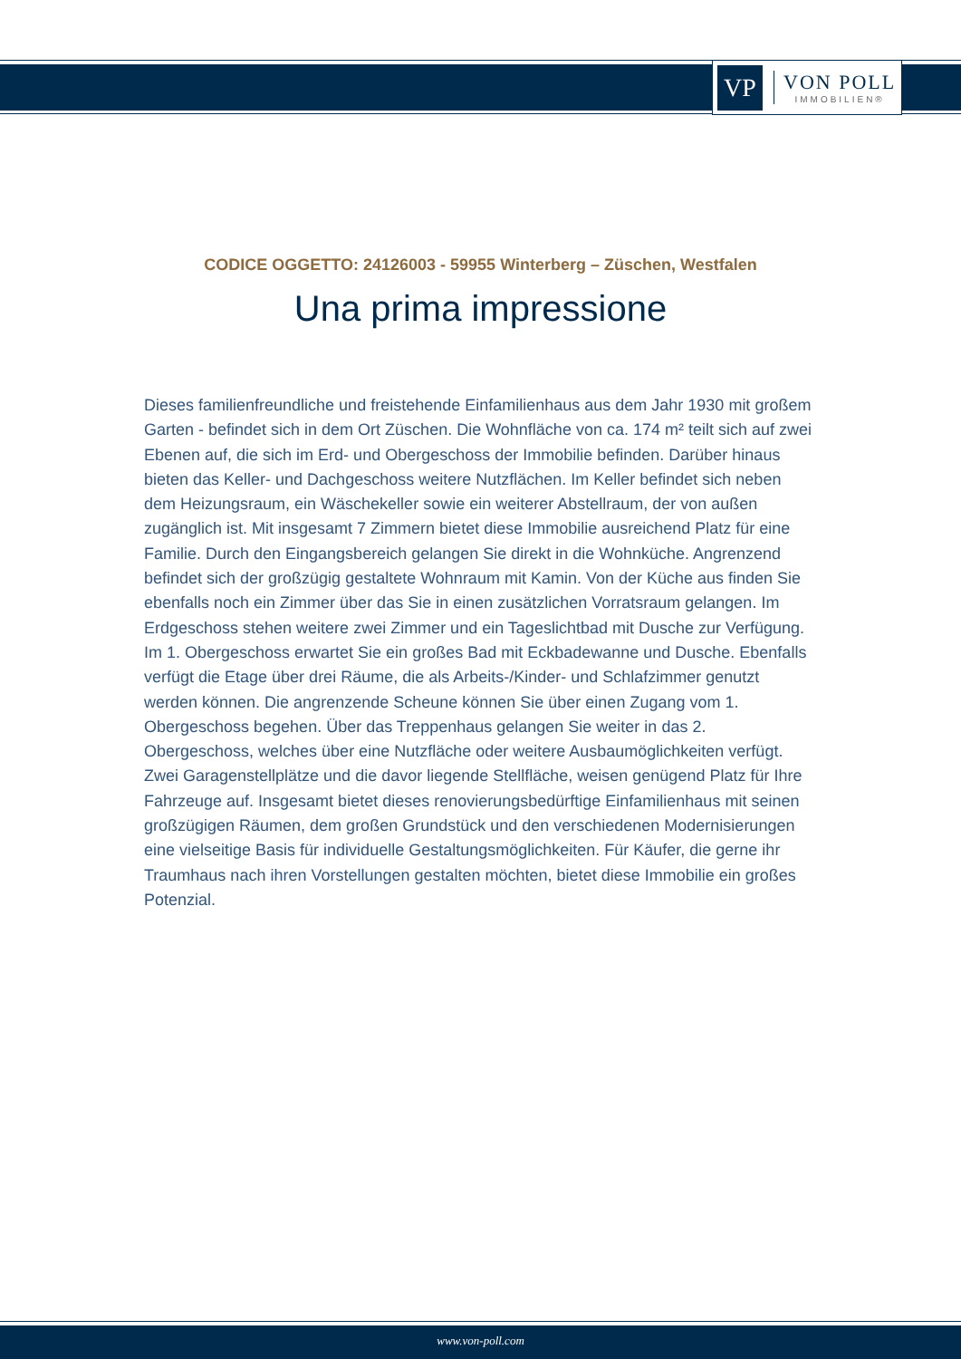VP
VON POLL
IMMOBILIEN®
CODICE OGGETTO: 24126003 - 59955 Winterberg – Züschen, Westfalen
Una prima impressione
Dieses familienfreundliche und freistehende Einfamilienhaus aus dem Jahr 1930 mit großem Garten - befindet sich in dem Ort Züschen. Die Wohnfläche von ca. 174 m² teilt sich auf zwei Ebenen auf, die sich im Erd- und Obergeschoss der Immobilie befinden. Darüber hinaus bieten das Keller- und Dachgeschoss weitere Nutzflächen. Im Keller befindet sich neben dem Heizungsraum, ein Wäschekeller sowie ein weiterer Abstellraum, der von außen zugänglich ist. Mit insgesamt 7 Zimmern bietet diese Immobilie ausreichend Platz für eine Familie. Durch den Eingangsbereich gelangen Sie direkt in die Wohnküche. Angrenzend befindet sich der großzügig gestaltete Wohnraum mit Kamin. Von der Küche aus finden Sie ebenfalls noch ein Zimmer über das Sie in einen zusätzlichen Vorratsraum gelangen. Im Erdgeschoss stehen weitere zwei Zimmer und ein Tageslichtbad mit Dusche zur Verfügung. Im 1. Obergeschoss erwartet Sie ein großes Bad mit Eckbadewanne und Dusche. Ebenfalls verfügt die Etage über drei Räume, die als Arbeits-/Kinder- und Schlafzimmer genutzt werden können. Die angrenzende Scheune können Sie über einen Zugang vom 1. Obergeschoss begehen. Über das Treppenhaus gelangen Sie weiter in das 2. Obergeschoss, welches über eine Nutzfläche oder weitere Ausbaumöglichkeiten verfügt. Zwei Garagenstellplätze und die davor liegende Stellfläche, weisen genügend Platz für Ihre Fahrzeuge auf. Insgesamt bietet dieses renovierungsbedürftige Einfamilienhaus mit seinen großzügigen Räumen, dem großen Grundstück und den verschiedenen Modernisierungen eine vielseitige Basis für individuelle Gestaltungsmöglichkeiten. Für Käufer, die gerne ihr Traumhaus nach ihren Vorstellungen gestalten möchten, bietet diese Immobilie ein großes Potenzial.
www.von-poll.com